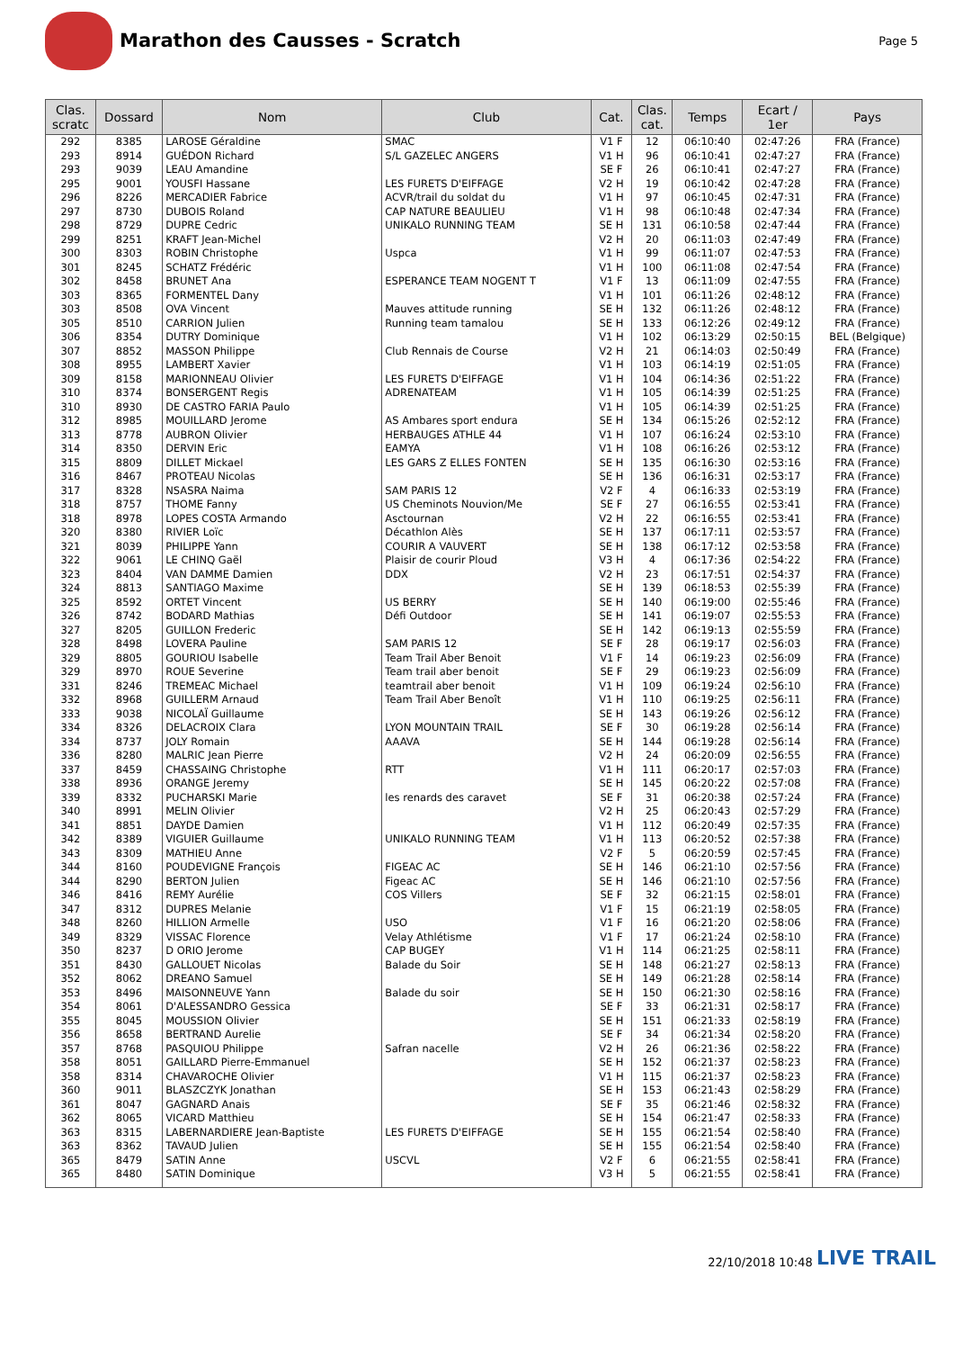Marathon des Causses - Scratch
Page 5
| Clas. scratc | Dossard | Nom | Club | Cat. | Clas. cat. | Temps | Ecart / 1er | Pays |
| --- | --- | --- | --- | --- | --- | --- | --- | --- |
| 292 | 8385 | LAROSE Géraldine | SMAC | V1 F | 12 | 06:10:40 | 02:47:26 | FRA (France) |
| 293 | 8914 | GUÉDON Richard | S/L GAZELEC ANGERS | V1 H | 96 | 06:10:41 | 02:47:27 | FRA (France) |
| 293 | 9039 | LEAU Amandine | | SE F | 26 | 06:10:41 | 02:47:27 | FRA (France) |
| 295 | 9001 | YOUSFI Hassane | LES FURETS D'EIFFAGE | V2 H | 19 | 06:10:42 | 02:47:28 | FRA (France) |
| 296 | 8226 | MERCADIER Fabrice | ACVR/trail du soldat du | V1 H | 97 | 06:10:45 | 02:47:31 | FRA (France) |
| 297 | 8730 | DUBOIS Roland | CAP NATURE BEAULIEU | V1 H | 98 | 06:10:48 | 02:47:34 | FRA (France) |
| 298 | 8729 | DUPRE Cedric | UNIKALO RUNNING TEAM | SE H | 131 | 06:10:58 | 02:47:44 | FRA (France) |
| 299 | 8251 | KRAFT Jean-Michel | | V2 H | 20 | 06:11:03 | 02:47:49 | FRA (France) |
| 300 | 8303 | ROBIN Christophe | Uspca | V1 H | 99 | 06:11:07 | 02:47:53 | FRA (France) |
| 301 | 8245 | SCHATZ Frédéric | | V1 H | 100 | 06:11:08 | 02:47:54 | FRA (France) |
| 302 | 8458 | BRUNET Ana | ESPERANCE TEAM NOGENT T | V1 F | 13 | 06:11:09 | 02:47:55 | FRA (France) |
| 303 | 8365 | FORMENTEL Dany | | V1 H | 101 | 06:11:26 | 02:48:12 | FRA (France) |
| 303 | 8508 | OVA Vincent | Mauves attitude running | SE H | 132 | 06:11:26 | 02:48:12 | FRA (France) |
| 305 | 8510 | CARRION Julien | Running team tamalou | SE H | 133 | 06:12:26 | 02:49:12 | FRA (France) |
| 306 | 8354 | DUTRY Dominique | | V1 H | 102 | 06:13:29 | 02:50:15 | BEL (Belgique) |
| 307 | 8852 | MASSON Philippe | Club Rennais de Course | V2 H | 21 | 06:14:03 | 02:50:49 | FRA (France) |
| 308 | 8955 | LAMBERT Xavier | | V1 H | 103 | 06:14:19 | 02:51:05 | FRA (France) |
| 309 | 8158 | MARIONNEAU Olivier | LES FURETS D'EIFFAGE | V1 H | 104 | 06:14:36 | 02:51:22 | FRA (France) |
| 310 | 8374 | BONSERGENT Regis | ADRENATEAM | V1 H | 105 | 06:14:39 | 02:51:25 | FRA (France) |
| 310 | 8930 | DE CASTRO FARIA Paulo | | V1 H | 105 | 06:14:39 | 02:51:25 | FRA (France) |
| 312 | 8985 | MOUILLARD Jerome | AS Ambares sport endura | SE H | 134 | 06:15:26 | 02:52:12 | FRA (France) |
| 313 | 8778 | AUBRON Olivier | HERBAUGES ATHLE 44 | V1 H | 107 | 06:16:24 | 02:53:10 | FRA (France) |
| 314 | 8350 | DERVIN Eric | EAMYA | V1 H | 108 | 06:16:26 | 02:53:12 | FRA (France) |
| 315 | 8809 | DILLET Mickael | LES GARS Z ELLES FONTEN | SE H | 135 | 06:16:30 | 02:53:16 | FRA (France) |
| 316 | 8467 | PROTEAU Nicolas | | SE H | 136 | 06:16:31 | 02:53:17 | FRA (France) |
| 317 | 8328 | NSASRA Naima | SAM PARIS 12 | V2 F | 4 | 06:16:33 | 02:53:19 | FRA (France) |
| 318 | 8757 | THOME Fanny | US Cheminots Nouvion/Me | SE F | 27 | 06:16:55 | 02:53:41 | FRA (France) |
| 318 | 8978 | LOPES COSTA Armando | Asctournan | V2 H | 22 | 06:16:55 | 02:53:41 | FRA (France) |
| 320 | 8380 | RIVIER Loïc | Décathlon Alès | SE H | 137 | 06:17:11 | 02:53:57 | FRA (France) |
| 321 | 8039 | PHILIPPE Yann | COURIR A VAUVERT | SE H | 138 | 06:17:12 | 02:53:58 | FRA (France) |
| 322 | 9061 | LE CHINQ Gaël | Plaisir de courir Ploud | V3 H | 4 | 06:17:36 | 02:54:22 | FRA (France) |
| 323 | 8404 | VAN DAMME Damien | DDX | V2 H | 23 | 06:17:51 | 02:54:37 | FRA (France) |
| 324 | 8813 | SANTIAGO Maxime | | SE H | 139 | 06:18:53 | 02:55:39 | FRA (France) |
| 325 | 8592 | ORTET Vincent | US BERRY | SE H | 140 | 06:19:00 | 02:55:46 | FRA (France) |
| 326 | 8742 | BODARD Mathias | Défi Outdoor | SE H | 141 | 06:19:07 | 02:55:53 | FRA (France) |
| 327 | 8205 | GUILLON Frederic | | SE H | 142 | 06:19:13 | 02:55:59 | FRA (France) |
| 328 | 8498 | LOVERA Pauline | SAM PARIS 12 | SE F | 28 | 06:19:17 | 02:56:03 | FRA (France) |
| 329 | 8805 | GOURIOU Isabelle | Team Trail Aber Benoit | V1 F | 14 | 06:19:23 | 02:56:09 | FRA (France) |
| 329 | 8970 | ROUE Severine | Team trail aber benoit | SE F | 29 | 06:19:23 | 02:56:09 | FRA (France) |
| 331 | 8246 | TREMEAC Michael | teamtrail aber benoit | V1 H | 109 | 06:19:24 | 02:56:10 | FRA (France) |
| 332 | 8968 | GUILLERM Arnaud | Team Trail Aber Benoît | V1 H | 110 | 06:19:25 | 02:56:11 | FRA (France) |
| 333 | 9038 | NICOLAÏ Guillaume | | SE H | 143 | 06:19:26 | 02:56:12 | FRA (France) |
| 334 | 8326 | DELACROIX Clara | LYON MOUNTAIN TRAIL | SE F | 30 | 06:19:28 | 02:56:14 | FRA (France) |
| 334 | 8737 | JOLY Romain | AAAVA | SE H | 144 | 06:19:28 | 02:56:14 | FRA (France) |
| 336 | 8280 | MALRIC Jean Pierre | | V2 H | 24 | 06:20:09 | 02:56:55 | FRA (France) |
| 337 | 8459 | CHASSAING Christophe | RTT | V1 H | 111 | 06:20:17 | 02:57:03 | FRA (France) |
| 338 | 8936 | ORANGE Jeremy | | SE H | 145 | 06:20:22 | 02:57:08 | FRA (France) |
| 339 | 8332 | PUCHARSKI Marie | les renards des caravet | SE F | 31 | 06:20:38 | 02:57:24 | FRA (France) |
| 340 | 8991 | MELIN Olivier | | V2 H | 25 | 06:20:43 | 02:57:29 | FRA (France) |
| 341 | 8851 | DAYDE Damien | | V1 H | 112 | 06:20:49 | 02:57:35 | FRA (France) |
| 342 | 8389 | VIGUIER Guillaume | UNIKALO RUNNING TEAM | V1 H | 113 | 06:20:52 | 02:57:38 | FRA (France) |
| 343 | 8309 | MATHIEU Anne | | V2 F | 5 | 06:20:59 | 02:57:45 | FRA (France) |
| 344 | 8160 | POUDEVIGNE François | FIGEAC AC | SE H | 146 | 06:21:10 | 02:57:56 | FRA (France) |
| 344 | 8290 | BERTON Julien | Figeac AC | SE H | 146 | 06:21:10 | 02:57:56 | FRA (France) |
| 346 | 8416 | REMY Aurélie | COS Villers | SE F | 32 | 06:21:15 | 02:58:01 | FRA (France) |
| 347 | 8312 | DUPRES Melanie | | V1 F | 15 | 06:21:19 | 02:58:05 | FRA (France) |
| 348 | 8260 | HILLION Armelle | USO | V1 F | 16 | 06:21:20 | 02:58:06 | FRA (France) |
| 349 | 8329 | VISSAC Florence | Velay Athlétisme | V1 F | 17 | 06:21:24 | 02:58:10 | FRA (France) |
| 350 | 8237 | D ORIO Jerome | CAP BUGEY | V1 H | 114 | 06:21:25 | 02:58:11 | FRA (France) |
| 351 | 8430 | GALLOUET Nicolas | Balade du Soir | SE H | 148 | 06:21:27 | 02:58:13 | FRA (France) |
| 352 | 8062 | DREANO Samuel | | SE H | 149 | 06:21:28 | 02:58:14 | FRA (France) |
| 353 | 8496 | MAISONNEUVE Yann | Balade du soir | SE H | 150 | 06:21:30 | 02:58:16 | FRA (France) |
| 354 | 8061 | D'ALESSANDRO Gessica | | SE F | 33 | 06:21:31 | 02:58:17 | FRA (France) |
| 355 | 8045 | MOUSSION Olivier | | SE H | 151 | 06:21:33 | 02:58:19 | FRA (France) |
| 356 | 8658 | BERTRAND Aurelie | | SE F | 34 | 06:21:34 | 02:58:20 | FRA (France) |
| 357 | 8768 | PASQUIOU Philippe | Safran nacelle | V2 H | 26 | 06:21:36 | 02:58:22 | FRA (France) |
| 358 | 8051 | GAILLARD Pierre-Emmanuel | | SE H | 152 | 06:21:37 | 02:58:23 | FRA (France) |
| 358 | 8314 | CHAVAROCHE Olivier | | V1 H | 115 | 06:21:37 | 02:58:23 | FRA (France) |
| 360 | 9011 | BLASZCZYK Jonathan | | SE H | 153 | 06:21:43 | 02:58:29 | FRA (France) |
| 361 | 8047 | GAGNARD Anais | | SE F | 35 | 06:21:46 | 02:58:32 | FRA (France) |
| 362 | 8065 | VICARD Matthieu | | SE H | 154 | 06:21:47 | 02:58:33 | FRA (France) |
| 363 | 8315 | LABERNARDIERE Jean-Baptiste | LES FURETS D'EIFFAGE | SE H | 155 | 06:21:54 | 02:58:40 | FRA (France) |
| 363 | 8362 | TAVAUD Julien | | SE H | 155 | 06:21:54 | 02:58:40 | FRA (France) |
| 365 | 8479 | SATIN Anne | USCVL | V2 F | 6 | 06:21:55 | 02:58:41 | FRA (France) |
| 365 | 8480 | SATIN Dominique | | V3 H | 5 | 06:21:55 | 02:58:41 | FRA (France) |
22/10/2018 10:48 LIVE TRAIL